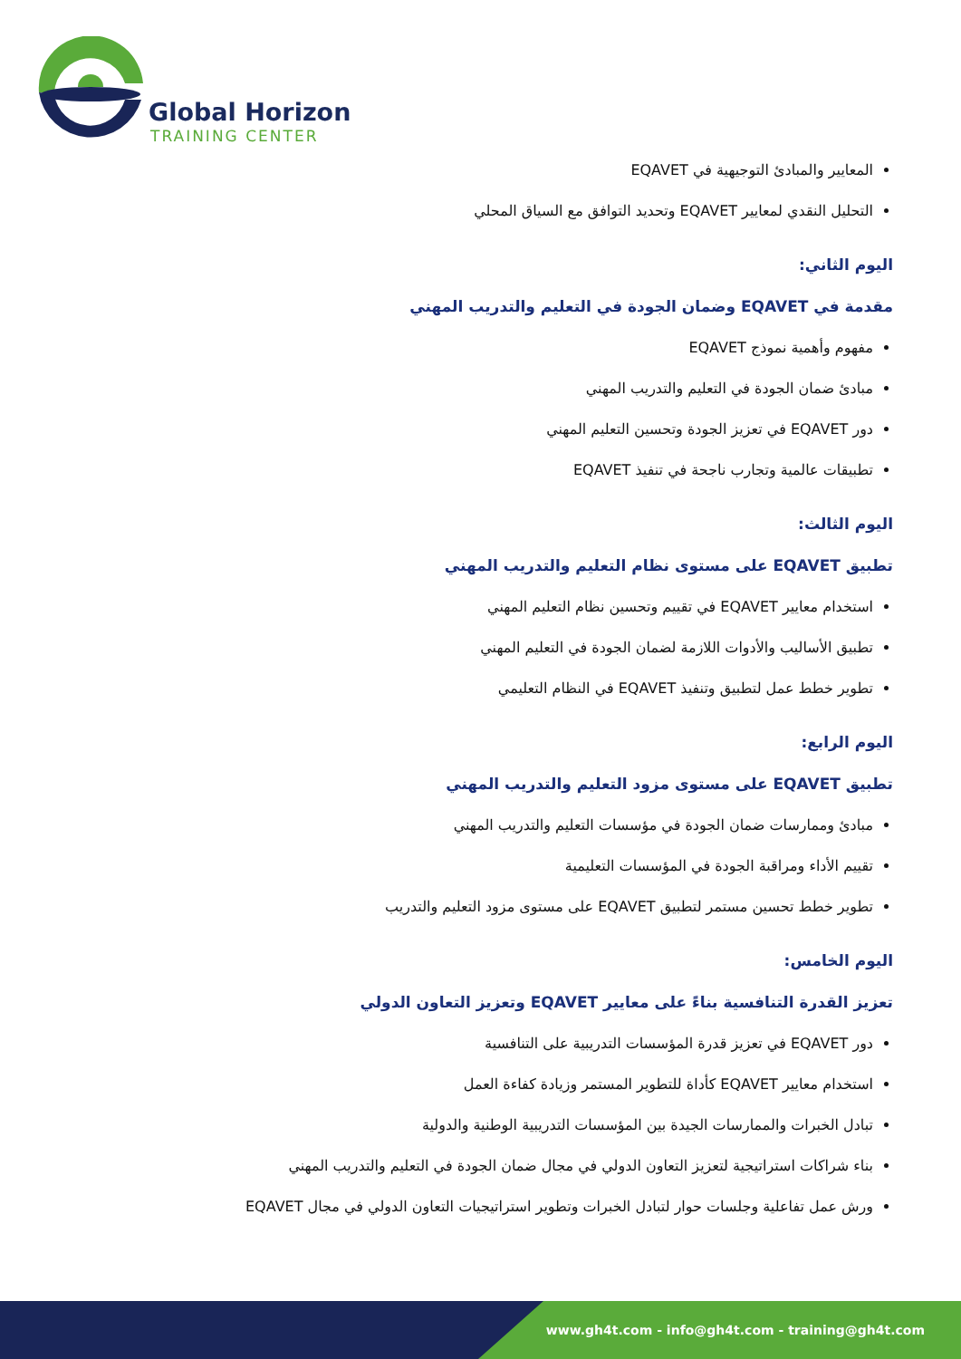Global Horizon
TRAINING CENTER
المعايير والمبادئ التوجيهية في EQAVET
التحليل النقدي لمعايير EQAVET وتحديد التوافق مع السياق المحلي
اليوم الثاني:
مقدمة في EQAVET وضمان الجودة في التعليم والتدريب المهني
مفهوم وأهمية نموذج EQAVET
مبادئ ضمان الجودة في التعليم والتدريب المهني
دور EQAVET في تعزيز الجودة وتحسين التعليم المهني
تطبيقات عالمية وتجارب ناجحة في تنفيذ EQAVET
اليوم الثالث:
تطبيق EQAVET على مستوى نظام التعليم والتدريب المهني
استخدام معايير EQAVET في تقييم وتحسين نظام التعليم المهني
تطبيق الأساليب والأدوات اللازمة لضمان الجودة في التعليم المهني
تطوير خطط عمل لتطبيق وتنفيذ EQAVET في النظام التعليمي
اليوم الرابع:
تطبيق EQAVET على مستوى مزود التعليم والتدريب المهني
مبادئ وممارسات ضمان الجودة في مؤسسات التعليم والتدريب المهني
تقييم الأداء ومراقبة الجودة في المؤسسات التعليمية
تطوير خطط تحسين مستمر لتطبيق EQAVET على مستوى مزود التعليم والتدريب
اليوم الخامس:
تعزيز القدرة التنافسية بناءً على معايير EQAVET وتعزيز التعاون الدولي
دور EQAVET في تعزيز قدرة المؤسسات التدريبية على التنافسية
استخدام معايير EQAVET كأداة للتطوير المستمر وزيادة كفاءة العمل
تبادل الخبرات والممارسات الجيدة بين المؤسسات التدريبية الوطنية والدولية
بناء شراكات استراتيجية لتعزيز التعاون الدولي في مجال ضمان الجودة في التعليم والتدريب المهني
ورش عمل تفاعلية وجلسات حوار لتبادل الخبرات وتطوير استراتيجيات التعاون الدولي في مجال EQAVET
www.gh4t.com - info@gh4t.com - training@gh4t.com